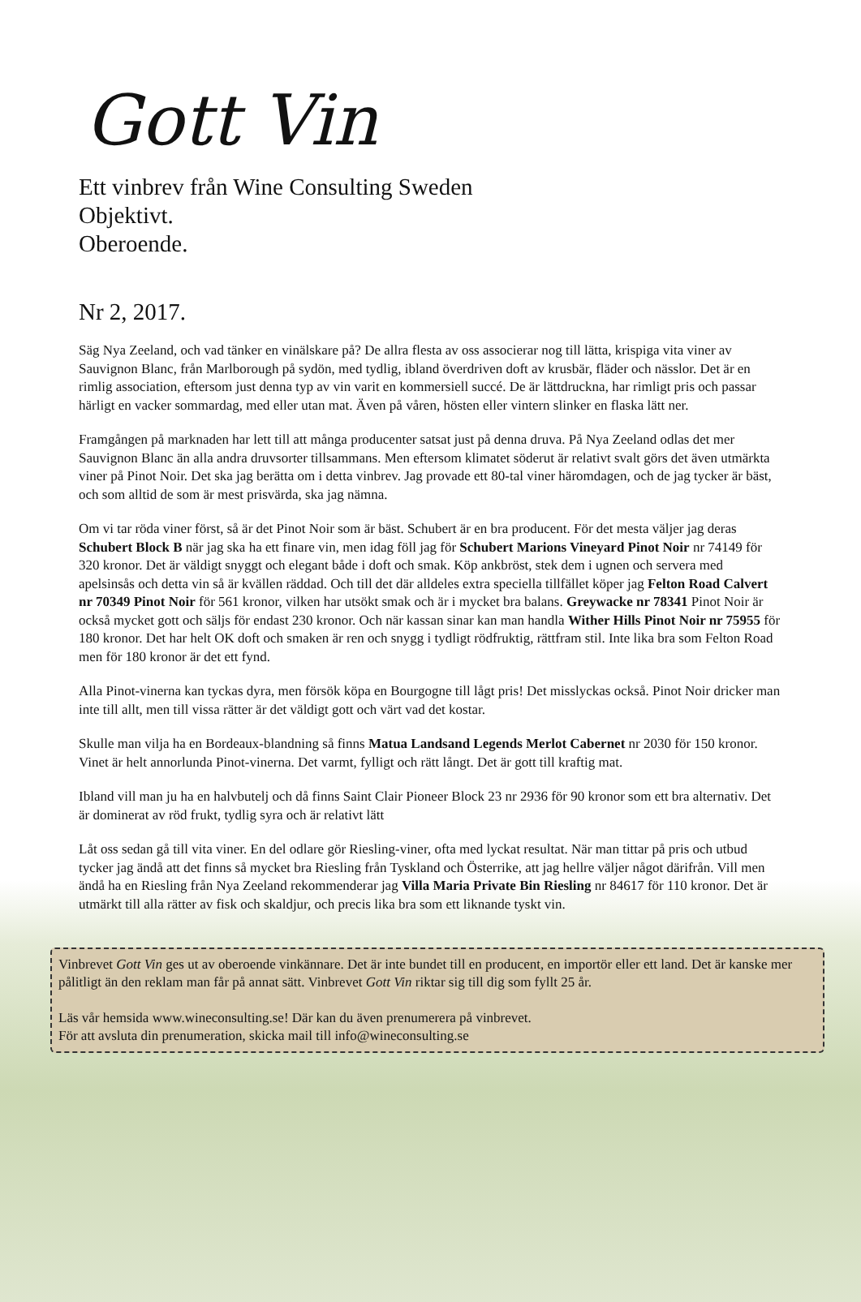Gott Vin
Ett vinbrev från Wine Consulting Sweden
Objektivt.
Oberoende.
Nr 2, 2017.
Säg Nya Zeeland, och vad tänker en vinälskare på? De allra flesta av oss associerar nog till lätta, krispiga vita viner av Sauvignon Blanc, från Marlborough på sydön, med tydlig, ibland överdriven doft av krusbär, fläder och nässlor. Det är en rimlig association, eftersom just denna typ av vin varit en kommersiell succé. De är lättdruckna, har rimligt pris och passar härligt en vacker sommardag, med eller utan mat. Även på våren, hösten eller vintern slinker en flaska lätt ner.
Framgången på marknaden har lett till att många producenter satsat just på denna druva. På Nya Zeeland odlas det mer Sauvignon Blanc än alla andra druvsorter tillsammans. Men eftersom klimatet söderut är relativt svalt görs det även utmärkta viner på Pinot Noir. Det ska jag berätta om i detta vinbrev. Jag provade ett 80-tal viner häromdagen, och de jag tycker är bäst, och som alltid de som är mest prisvärda, ska jag nämna.
Om vi tar röda viner först, så är det Pinot Noir som är bäst. Schubert är en bra producent. För det mesta väljer jag deras Schubert Block B när jag ska ha ett finare vin, men idag föll jag för Schubert Marions Vineyard Pinot Noir nr 74149 för 320 kronor. Det är väldigt snyggt och elegant både i doft och smak. Köp ankbröst, stek dem i ugnen och servera med apelsinsås och detta vin så är kvällen räddad. Och till det där alldeles extra speciella tillfället köper jag Felton Road Calvert nr 70349 Pinot Noir för 561 kronor, vilken har utsökt smak och är i mycket bra balans. Greywacke nr 78341 Pinot Noir är också mycket gott och säljs för endast 230 kronor. Och när kassan sinar kan man handla Wither Hills Pinot Noir nr 75955 för 180 kronor. Det har helt OK doft och smaken är ren och snygg i tydligt rödfruktig, rättfram stil. Inte lika bra som Felton Road men för 180 kronor är det ett fynd.
Alla Pinot-vinerna kan tyckas dyra, men försök köpa en Bourgogne till lågt pris! Det misslyckas också. Pinot Noir dricker man inte till allt, men till vissa rätter är det väldigt gott och värt vad det kostar.
Skulle man vilja ha en Bordeaux-blandning så finns Matua Landsand Legends Merlot Cabernet nr 2030 för 150 kronor. Vinet är helt annorlunda Pinot-vinerna. Det varmt, fylligt och rätt långt. Det är gott till kraftig mat.
Ibland vill man ju ha en halvbutelj och då finns Saint Clair Pioneer Block 23 nr 2936 för 90 kronor som ett bra alternativ. Det är dominerat av röd frukt, tydlig syra och är relativt lätt
Låt oss sedan gå till vita viner. En del odlare gör Riesling-viner, ofta med lyckat resultat. När man tittar på pris och utbud tycker jag ändå att det finns så mycket bra Riesling från Tyskland och Österrike, att jag hellre väljer något därifrån. Vill men ändå ha en Riesling från Nya Zeeland rekommenderar jag Villa Maria Private Bin Riesling nr 84617 för 110 kronor. Det är utmärkt till alla rätter av fisk och skaldjur, och precis lika bra som ett liknande tyskt vin.
Vinbrevet Gott Vin ges ut av oberoende vinkännare. Det är inte bundet till en producent, en importör eller ett land. Det är kanske mer pålitligt än den reklam man får på annat sätt. Vinbrevet Gott Vin riktar sig till dig som fyllt 25 år.
Läs vår hemsida www.wineconsulting.se! Där kan du även prenumerera på vinbrevet.
För att avsluta din prenumeration, skicka mail till info@wineconsulting.se